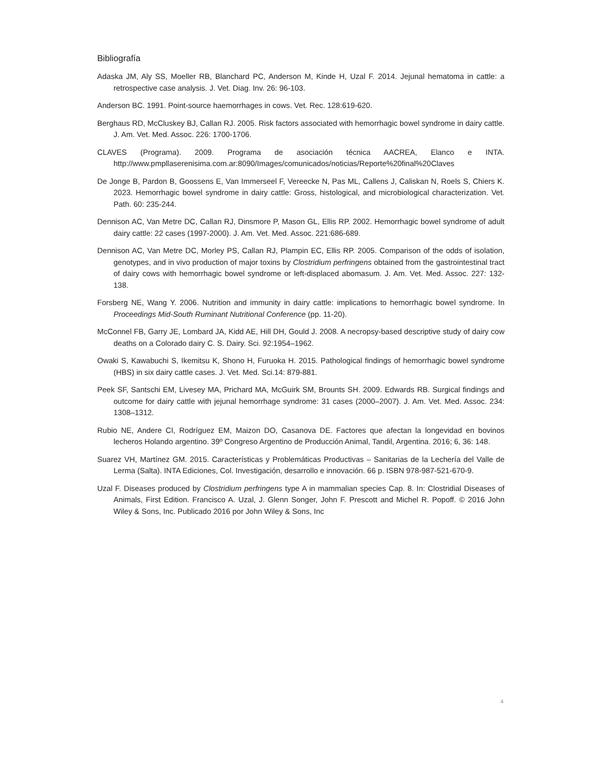Bibliografía
Adaska JM, Aly SS, Moeller RB, Blanchard PC, Anderson M, Kinde H, Uzal F. 2014. Jejunal hematoma in cattle: a retrospective case analysis. J. Vet. Diag. Inv. 26: 96-103.
Anderson BC. 1991. Point-source haemorrhages in cows. Vet. Rec. 128:619-620.
Berghaus RD, McCluskey BJ, Callan RJ. 2005. Risk factors associated with hemorrhagic bowel syndrome in dairy cattle. J. Am. Vet. Med. Assoc. 226: 1700-1706.
CLAVES (Programa). 2009. Programa de asociación técnica AACREA, Elanco e INTA. http://www.pmpllaserenisima.com.ar:8090/Images/comunicados/noticias/Reporte%20final%20Claves
De Jonge B, Pardon B, Goossens E, Van Immerseel F, Vereecke N, Pas ML, Callens J, Caliskan N, Roels S, Chiers K. 2023. Hemorrhagic bowel syndrome in dairy cattle: Gross, histological, and microbiological characterization. Vet. Path. 60: 235-244.
Dennison AC, Van Metre DC, Callan RJ, Dinsmore P, Mason GL, Ellis RP. 2002. Hemorrhagic bowel syndrome of adult dairy cattle: 22 cases (1997-2000). J. Am. Vet. Med. Assoc. 221:686-689.
Dennison AC, Van Metre DC, Morley PS, Callan RJ, Plampin EC, Ellis RP. 2005. Comparison of the odds of isolation, genotypes, and in vivo production of major toxins by Clostridium perfringens obtained from the gastrointestinal tract of dairy cows with hemorrhagic bowel syndrome or left-displaced abomasum. J. Am. Vet. Med. Assoc. 227: 132-138.
Forsberg NE, Wang Y. 2006. Nutrition and immunity in dairy cattle: implications to hemorrhagic bowel syndrome. In Proceedings Mid-South Ruminant Nutritional Conference (pp. 11-20).
McConnel FB, Garry JE, Lombard JA, Kidd AE, Hill DH, Gould J. 2008. A necropsy-based descriptive study of dairy cow deaths on a Colorado dairy C. S. Dairy. Sci. 92:1954–1962.
Owaki S, Kawabuchi S, Ikemitsu K, Shono H, Furuoka H. 2015. Pathological findings of hemorrhagic bowel syndrome (HBS) in six dairy cattle cases. J. Vet. Med. Sci.14: 879-881.
Peek SF, Santschi EM, Livesey MA, Prichard MA, McGuirk SM, Brounts SH. 2009. Edwards RB. Surgical findings and outcome for dairy cattle with jejunal hemorrhage syndrome: 31 cases (2000–2007). J. Am. Vet. Med. Assoc. 234: 1308–1312.
Rubio NE, Andere CI, Rodríguez EM, Maizon DO, Casanova DE. Factores que afectan la longevidad en bovinos lecheros Holando argentino. 39º Congreso Argentino de Producción Animal, Tandil, Argentina. 2016; 6, 36: 148.
Suarez VH, Martínez GM. 2015. Características y Problemáticas Productivas – Sanitarias de la Lechería del Valle de Lerma (Salta). INTA Ediciones, Col. Investigación, desarrollo e innovación. 66 p. ISBN 978-987-521-670-9.
Uzal F. Diseases produced by Clostridium perfringens type A in mammalian species Cap. 8. In: Clostridial Diseases of Animals, First Edition. Francisco A. Uzal, J. Glenn Songer, John F. Prescott and Michel R. Popoff. © 2016 John Wiley & Sons, Inc. Publicado 2016 por John Wiley & Sons, Inc
4